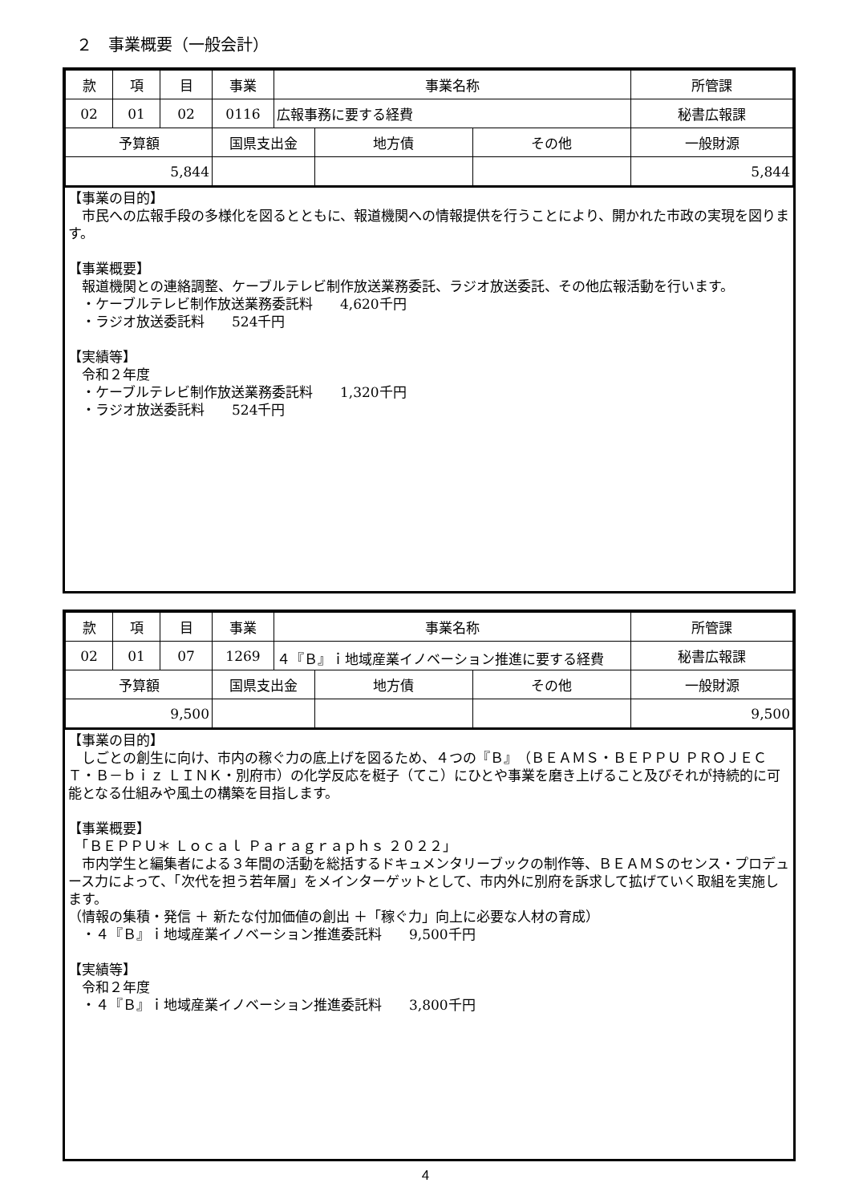２　事業概要（一般会計）
| 款 | 項 | 目 | 事業 | 事業名称 | | | 所管課 |
| 02 | 01 | 02 | 0116 | 広報事務に要する経費 | | | 秘書広報課 |
| 予算額 | | | 国県支出金 | | 地方債 | その他 | 一般財源 |
| 5,844 | | | | | | | 5,844 |
【事業の目的】
　市民への広報手段の多様化を図るとともに、報道機関への情報提供を行うことにより、開かれた市政の実現を図ります。
【事業概要】
　報道機関との連絡調整、ケーブルテレビ制作放送業務委託、ラジオ放送委託、その他広報活動を行います。
　・ケーブルテレビ制作放送業務委託料　　4,620千円
　・ラジオ放送委託料　　524千円
【実績等】
　令和２年度
　・ケーブルテレビ制作放送業務委託料　　1,320千円
　・ラジオ放送委託料　　524千円
| 款 | 項 | 目 | 事業 | 事業名称 | | | 所管課 |
| 02 | 01 | 07 | 1269 | ４『Ｂ』ｉ地域産業イノベーション推進に要する経費 | | | 秘書広報課 |
| 予算額 | | | 国県支出金 | | 地方債 | その他 | 一般財源 |
| 9,500 | | | | | | | 9,500 |
【事業の目的】
　しごとの創生に向け、市内の稼ぐ力の底上げを図るため、４つの『Ｂ』（ＢＥＡＭＳ・ＢＥＰＰＵ ＰＲＯＪＥＣＴ・Ｂ－ｂｉｚ ＬＩＮＫ・別府市）の化学反応を梃子（てこ）にひとや事業を磨き上げること及びそれが持続的に可能となる仕組みや風土の構築を目指します。
【事業概要】
　「ＢＥＰＰＵ＊ Ｌｏｃａｌ Ｐａｒａｇｒａｐｈｓ ２０２２」
　市内学生と編集者による３年間の活動を総括するドキュメンタリーブックの制作等、ＢＥＡＭＳのセンス・プロデュース力によって、「次代を担う若年層」をメインターゲットとして、市内外に別府を訴求して拡げていく取組を実施します。
（情報の集積・発信 ＋ 新たな付加価値の創出 ＋「稼ぐ力」向上に必要な人材の育成）
　・４『Ｂ』ｉ地域産業イノベーション推進委託料　　9,500千円
【実績等】
　令和２年度
　・４『Ｂ』ｉ地域産業イノベーション推進委託料　　3,800千円
4